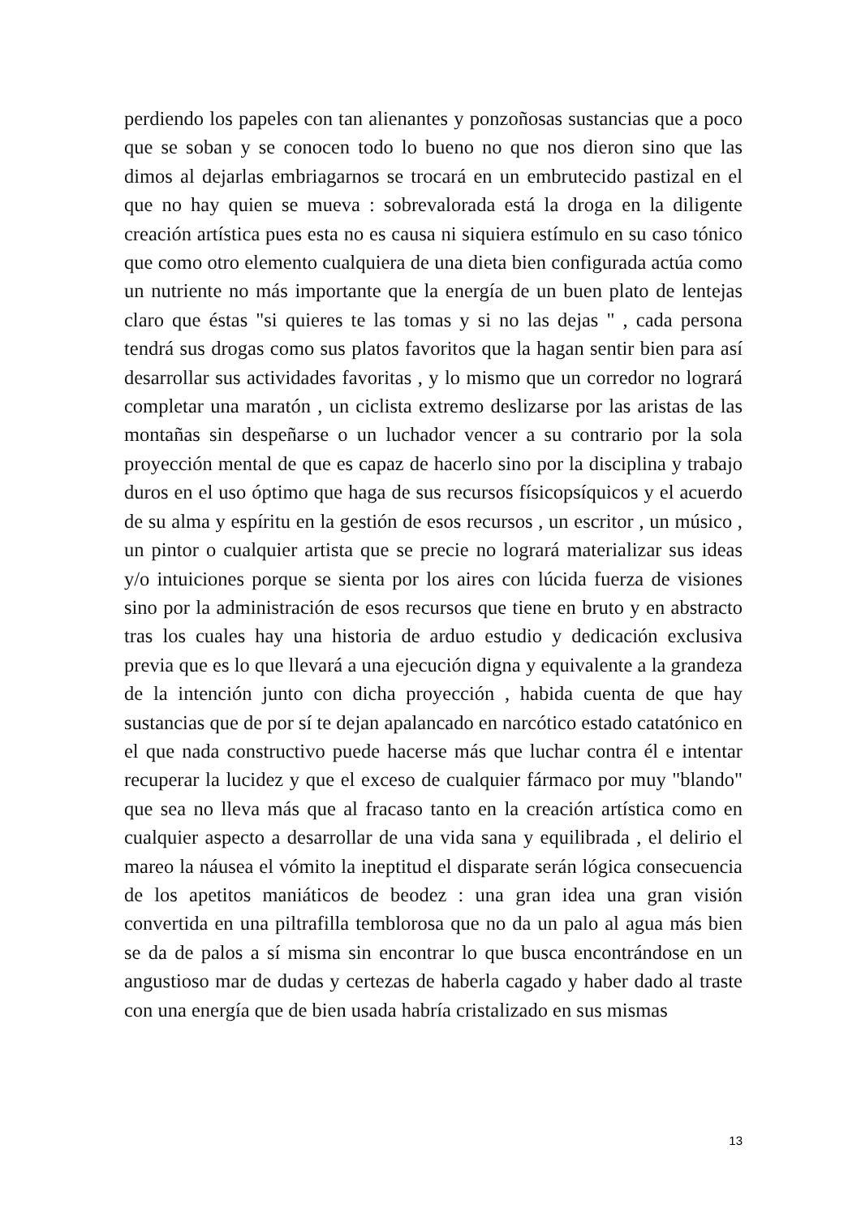perdiendo los papeles con tan alienantes y ponzoñosas sustancias que a poco que se soban y se conocen todo lo bueno no que nos dieron sino que las dimos al dejarlas embriagarnos se trocará en un embrutecido pastizal en el que no hay quien se mueva : sobrevalorada está la droga en la diligente creación artística pues esta no es causa ni siquiera estímulo en su caso tónico que como otro elemento cualquiera de una dieta bien configurada actúa como un nutriente no más importante que la energía de un buen plato de lentejas claro que éstas "si quieres te las tomas y si no las dejas " , cada persona tendrá sus drogas como sus platos favoritos que la hagan sentir bien para así desarrollar sus actividades favoritas , y lo mismo que un corredor no logrará completar una maratón , un ciclista extremo deslizarse por las aristas de las montañas sin despeñarse o un luchador vencer a su contrario por la sola proyección mental de que es capaz de hacerlo sino por la disciplina y trabajo duros en el uso óptimo que haga de sus recursos físicopsíquicos y el acuerdo de su alma y espíritu en la gestión de esos recursos , un escritor , un músico , un pintor o cualquier artista que se precie no logrará materializar sus ideas y/o intuiciones porque se sienta por los aires con lúcida fuerza de visiones sino por la administración de esos recursos que tiene en bruto y en abstracto tras los cuales hay una historia de arduo estudio y dedicación exclusiva previa que es lo que llevará a una ejecución digna y equivalente a la grandeza de la intención junto con dicha proyección , habida cuenta de que hay sustancias que de por sí te dejan apalancado en narcótico estado catatónico en el que nada constructivo puede hacerse más que luchar contra él e intentar recuperar la lucidez y que el exceso de cualquier fármaco por muy "blando" que sea no lleva más que al fracaso tanto en la creación artística como en cualquier aspecto a desarrollar de una vida sana y equilibrada , el delirio el mareo la náusea el vómito la ineptitud el disparate serán lógica consecuencia de los apetitos maniáticos de beodez : una gran idea una gran visión convertida en una piltrafilla temblorosa que no da un palo al agua más bien se da de palos a sí misma sin encontrar lo que busca encontrándose en un angustioso mar de dudas y certezas de haberla cagado y haber dado al traste con una energía que de bien usada habría cristalizado en sus mismas
13